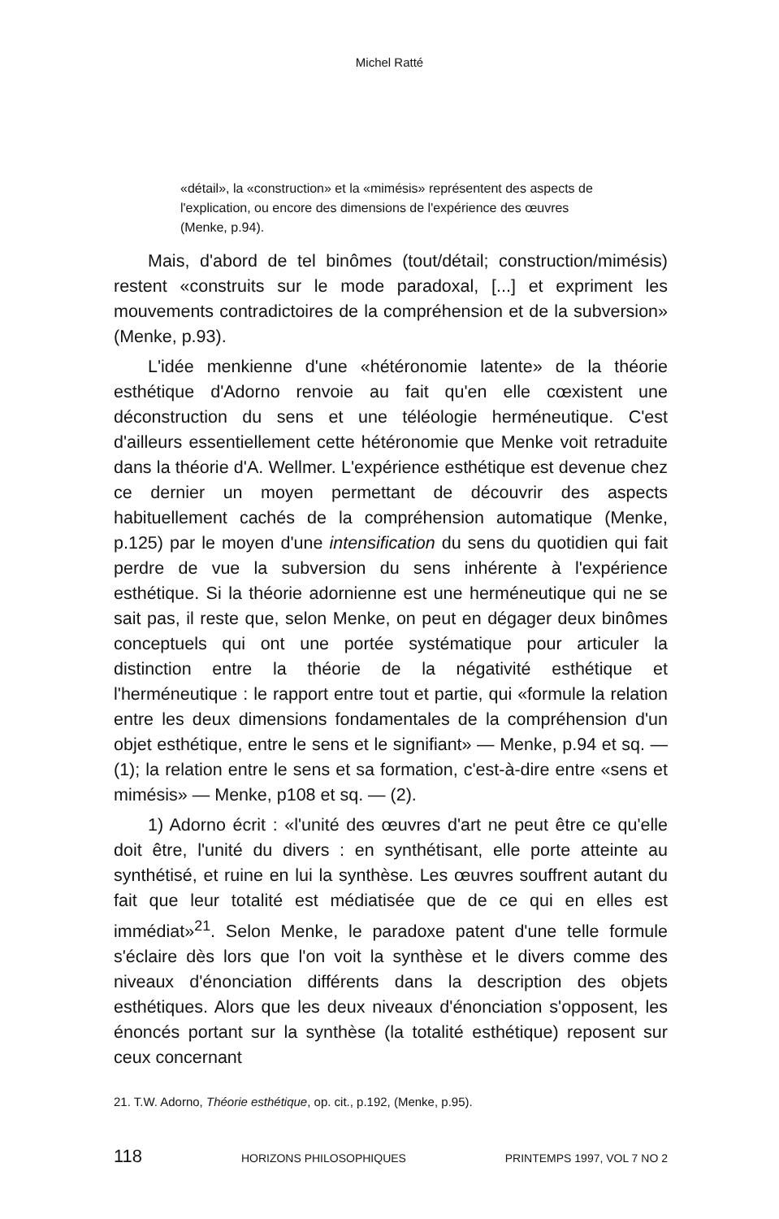Michel Ratté
«détail», la «construction» et la «mimésis» représentent des aspects de l'explication, ou encore des dimensions de l'expérience des œuvres (Menke, p.94).
Mais, d'abord de tel binômes (tout/détail; construction/mimésis) restent «construits sur le mode paradoxal, [...] et expriment les mouvements contradictoires de la compréhension et de la subversion» (Menke, p.93).
L'idée menkienne d'une «hétéronomie latente» de la théorie esthétique d'Adorno renvoie au fait qu'en elle cœxistent une déconstruction du sens et une téléologie herméneutique. C'est d'ailleurs essentiellement cette hétéronomie que Menke voit retraduite dans la théorie d'A. Wellmer. L'expérience esthétique est devenue chez ce dernier un moyen permettant de découvrir des aspects habituellement cachés de la compréhension automatique (Menke, p.125) par le moyen d'une intensification du sens du quotidien qui fait perdre de vue la subversion du sens inhérente à l'expérience esthétique. Si la théorie adornienne est une herméneutique qui ne se sait pas, il reste que, selon Menke, on peut en dégager deux binômes conceptuels qui ont une portée systématique pour articuler la distinction entre la théorie de la négativité esthétique et l'herméneutique : le rapport entre tout et partie, qui «formule la relation entre les deux dimensions fondamentales de la compréhension d'un objet esthétique, entre le sens et le signifiant» — Menke, p.94 et sq. — (1); la relation entre le sens et sa formation, c'est-à-dire entre «sens et mimésis» — Menke, p108 et sq. — (2).
1) Adorno écrit : «l'unité des œuvres d'art ne peut être ce qu'elle doit être, l'unité du divers : en synthétisant, elle porte atteinte au synthétisé, et ruine en lui la synthèse. Les œuvres souffrent autant du fait que leur totalité est médiatisée que de ce qui en elles est immédiat»<sup>21</sup>. Selon Menke, le paradoxe patent d'une telle formule s'éclaire dès lors que l'on voit la synthèse et le divers comme des niveaux d'énonciation différents dans la description des objets esthétiques. Alors que les deux niveaux d'énonciation s'opposent, les énoncés portant sur la synthèse (la totalité esthétique) reposent sur ceux concernant
21. T.W. Adorno, Théorie esthétique, op. cit., p.192, (Menke, p.95).
118 HORIZONS PHILOSOPHIQUES PRINTEMPS 1997, VOL 7 NO 2